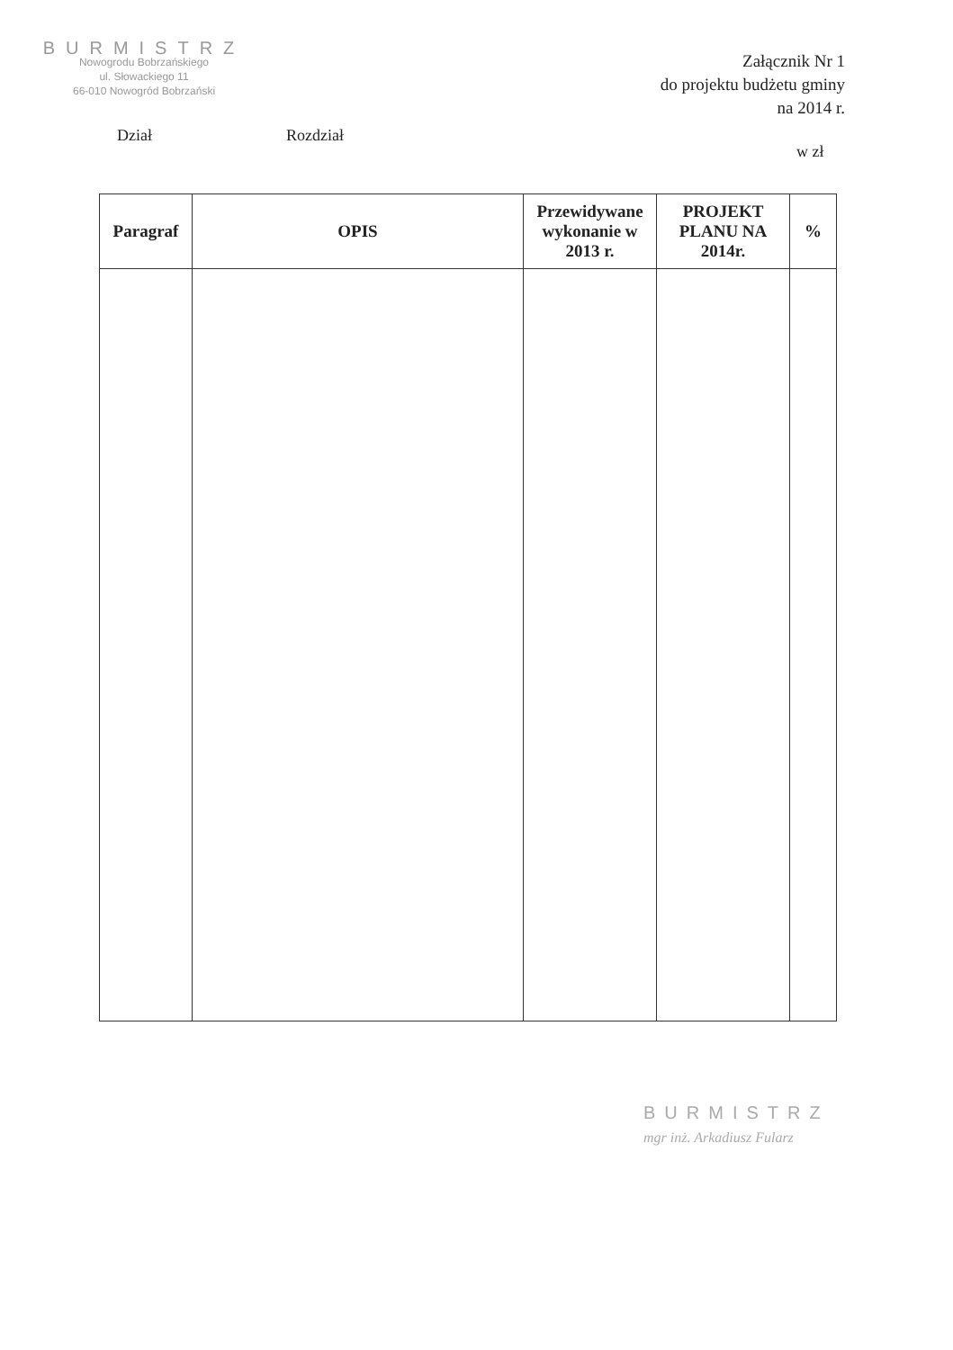BURMISTRZ
Nowogrodu Bobrzańskiego
ul. Słowackiego 11
66-010 Nowogród Bobrzański
Załącznik Nr 1
do projektu budżetu gminy
na 2014 r.
Dział Rozdział
w zł
| Paragraf | OPIS | Przewidywane wykonanie w 2013 r. | PROJEKT PLANU NA 2014r. | % |
| --- | --- | --- | --- | --- |
BURMISTRZ
mgr inż. Arkadiusz Fularz